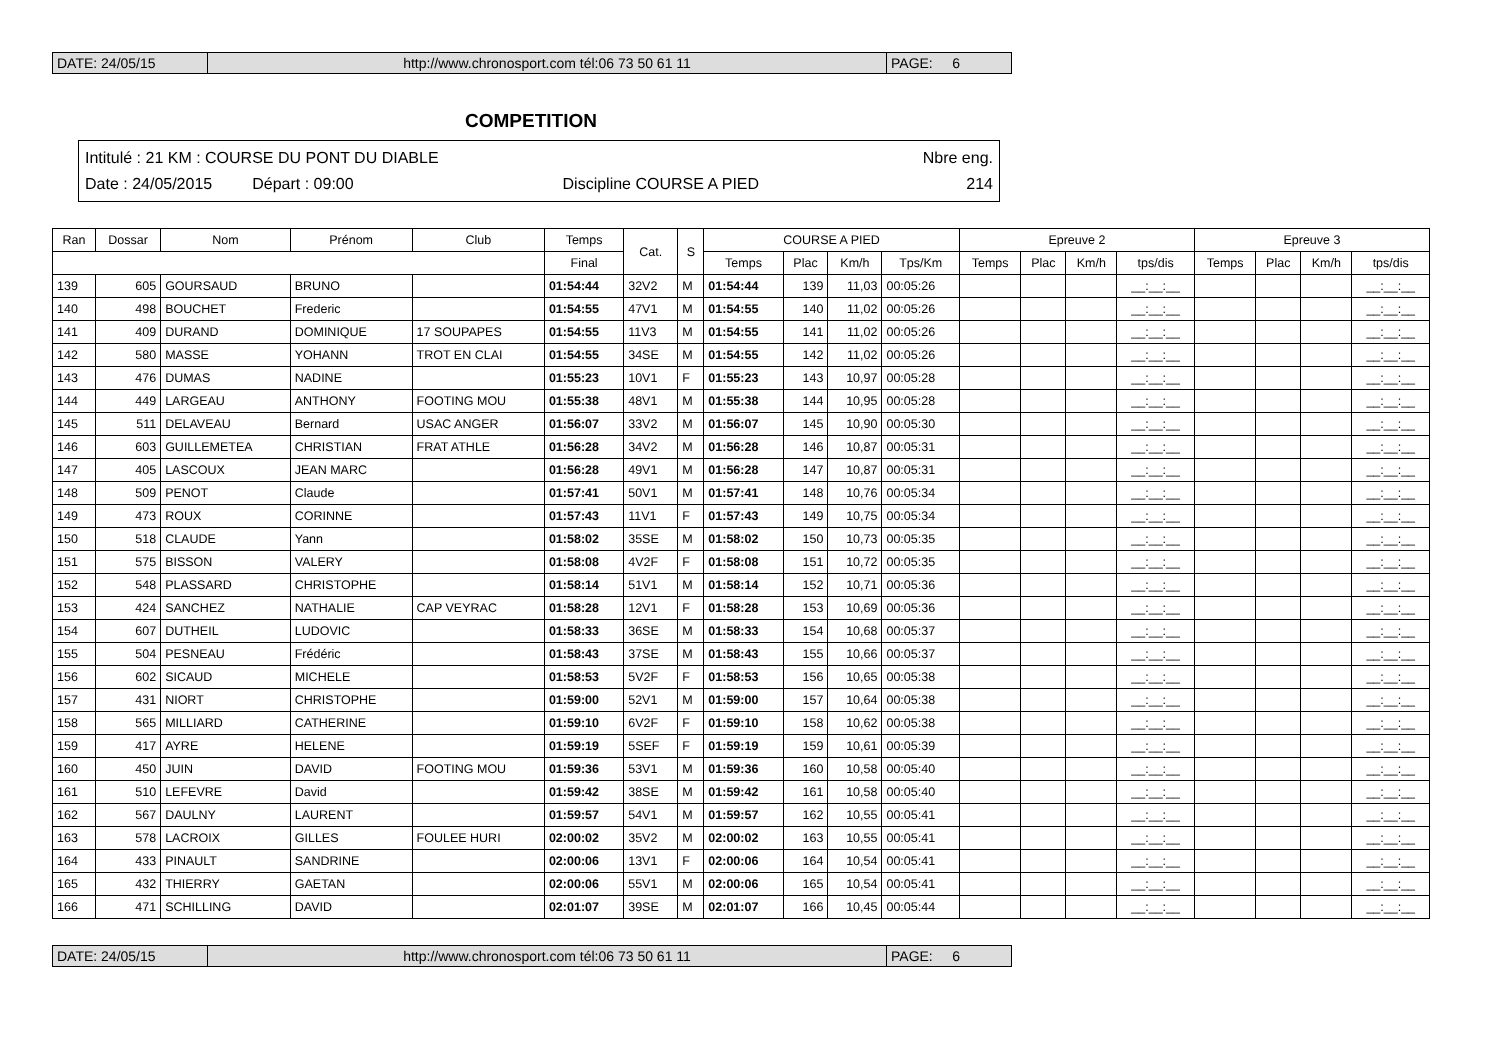DATE: 24/05/15 http://www.chronosport.com tél:06 73 50 61 11 PAGE: 6
COMPETITION
Intitulé : 21 KM : COURSE DU PONT DU DIABLE Nbre eng.
Date : 24/05/2015 Départ : 09:00 Discipline COURSE A PIED 214
| Ran | Dossar | Nom | Prénom | Club | Temps | Cat. | S | COURSE A PIED | | | | Epreuve 2 | | | | Epreuve 3 | | | |
| --- | --- | --- | --- | --- | --- | --- | --- | --- | --- | --- | --- | --- | --- | --- | --- | --- | --- | --- | --- |
| | | | | | Final | | | Temps | Plac | Km/h | Tps/Km | Temps | Plac | Km/h | tps/dis | Temps | Plac | Km/h | tps/dis |
| 139 | 605 | GOURSAUD | BRUNO | | 01:54:44 | 32V2 | M | 01:54:44 | 139 | 11,03 | 00:05:26 | | | | __:__:__ | | | | __:__:__ |
| 140 | 498 | BOUCHET | Frederic | | 01:54:55 | 47V1 | M | 01:54:55 | 140 | 11,02 | 00:05:26 | | | | __:__:__ | | | | __:__:__ |
| 141 | 409 | DURAND | DOMINIQUE | 17 SOUPAPES | 01:54:55 | 11V3 | M | 01:54:55 | 141 | 11,02 | 00:05:26 | | | | __:__:__ | | | | __:__:__ |
| 142 | 580 | MASSE | YOHANN | TROT EN CLAI | 01:54:55 | 34SE | M | 01:54:55 | 142 | 11,02 | 00:05:26 | | | | __:__:__ | | | | __:__:__ |
| 143 | 476 | DUMAS | NADINE | | 01:55:23 | 10V1 | F | 01:55:23 | 143 | 10,97 | 00:05:28 | | | | __:__:__ | | | | __:__:__ |
| 144 | 449 | LARGEAU | ANTHONY | FOOTING MOU | 01:55:38 | 48V1 | M | 01:55:38 | 144 | 10,95 | 00:05:28 | | | | __:__:__ | | | | __:__:__ |
| 145 | 511 | DELAVEAU | Bernard | USAC ANGER | 01:56:07 | 33V2 | M | 01:56:07 | 145 | 10,90 | 00:05:30 | | | | __:__:__ | | | | __:__:__ |
| 146 | 603 | GUILLEMETEA | CHRISTIAN | FRAT ATHLE | 01:56:28 | 34V2 | M | 01:56:28 | 146 | 10,87 | 00:05:31 | | | | __:__:__ | | | | __:__:__ |
| 147 | 405 | LASCOUX | JEAN MARC | | 01:56:28 | 49V1 | M | 01:56:28 | 147 | 10,87 | 00:05:31 | | | | __:__:__ | | | | __:__:__ |
| 148 | 509 | PENOT | Claude | | 01:57:41 | 50V1 | M | 01:57:41 | 148 | 10,76 | 00:05:34 | | | | __:__:__ | | | | __:__:__ |
| 149 | 473 | ROUX | CORINNE | | 01:57:43 | 11V1 | F | 01:57:43 | 149 | 10,75 | 00:05:34 | | | | __:__:__ | | | | __:__:__ |
| 150 | 518 | CLAUDE | Yann | | 01:58:02 | 35SE | M | 01:58:02 | 150 | 10,73 | 00:05:35 | | | | __:__:__ | | | | __:__:__ |
| 151 | 575 | BISSON | VALERY | | 01:58:08 | 4V2F | F | 01:58:08 | 151 | 10,72 | 00:05:35 | | | | __:__:__ | | | | __:__:__ |
| 152 | 548 | PLASSARD | CHRISTOPHE | | 01:58:14 | 51V1 | M | 01:58:14 | 152 | 10,71 | 00:05:36 | | | | __:__:__ | | | | __:__:__ |
| 153 | 424 | SANCHEZ | NATHALIE | CAP VEYRAC | 01:58:28 | 12V1 | F | 01:58:28 | 153 | 10,69 | 00:05:36 | | | | __:__:__ | | | | __:__:__ |
| 154 | 607 | DUTHEIL | LUDOVIC | | 01:58:33 | 36SE | M | 01:58:33 | 154 | 10,68 | 00:05:37 | | | | __:__:__ | | | | __:__:__ |
| 155 | 504 | PESNEAU | Frédéric | | 01:58:43 | 37SE | M | 01:58:43 | 155 | 10,66 | 00:05:37 | | | | __:__:__ | | | | __:__:__ |
| 156 | 602 | SICAUD | MICHELE | | 01:58:53 | 5V2F | F | 01:58:53 | 156 | 10,65 | 00:05:38 | | | | __:__:__ | | | | __:__:__ |
| 157 | 431 | NIORT | CHRISTOPHE | | 01:59:00 | 52V1 | M | 01:59:00 | 157 | 10,64 | 00:05:38 | | | | __:__:__ | | | | __:__:__ |
| 158 | 565 | MILLIARD | CATHERINE | | 01:59:10 | 6V2F | F | 01:59:10 | 158 | 10,62 | 00:05:38 | | | | __:__:__ | | | | __:__:__ |
| 159 | 417 | AYRE | HELENE | | 01:59:19 | 5SEF | F | 01:59:19 | 159 | 10,61 | 00:05:39 | | | | __:__:__ | | | | __:__:__ |
| 160 | 450 | JUIN | DAVID | FOOTING MOU | 01:59:36 | 53V1 | M | 01:59:36 | 160 | 10,58 | 00:05:40 | | | | __:__:__ | | | | __:__:__ |
| 161 | 510 | LEFEVRE | David | | 01:59:42 | 38SE | M | 01:59:42 | 161 | 10,58 | 00:05:40 | | | | __:__:__ | | | | __:__:__ |
| 162 | 567 | DAULNY | LAURENT | | 01:59:57 | 54V1 | M | 01:59:57 | 162 | 10,55 | 00:05:41 | | | | __:__:__ | | | | __:__:__ |
| 163 | 578 | LACROIX | GILLES | FOULEE HURI | 02:00:02 | 35V2 | M | 02:00:02 | 163 | 10,55 | 00:05:41 | | | | __:__:__ | | | | __:__:__ |
| 164 | 433 | PINAULT | SANDRINE | | 02:00:06 | 13V1 | F | 02:00:06 | 164 | 10,54 | 00:05:41 | | | | __:__:__ | | | | __:__:__ |
| 165 | 432 | THIERRY | GAETAN | | 02:00:06 | 55V1 | M | 02:00:06 | 165 | 10,54 | 00:05:41 | | | | __:__:__ | | | | __:__:__ |
| 166 | 471 | SCHILLING | DAVID | | 02:01:07 | 39SE | M | 02:01:07 | 166 | 10,45 | 00:05:44 | | | | __:__:__ | | | | __:__:__ |
DATE: 24/05/15 http://www.chronosport.com tél:06 73 50 61 11 PAGE: 6